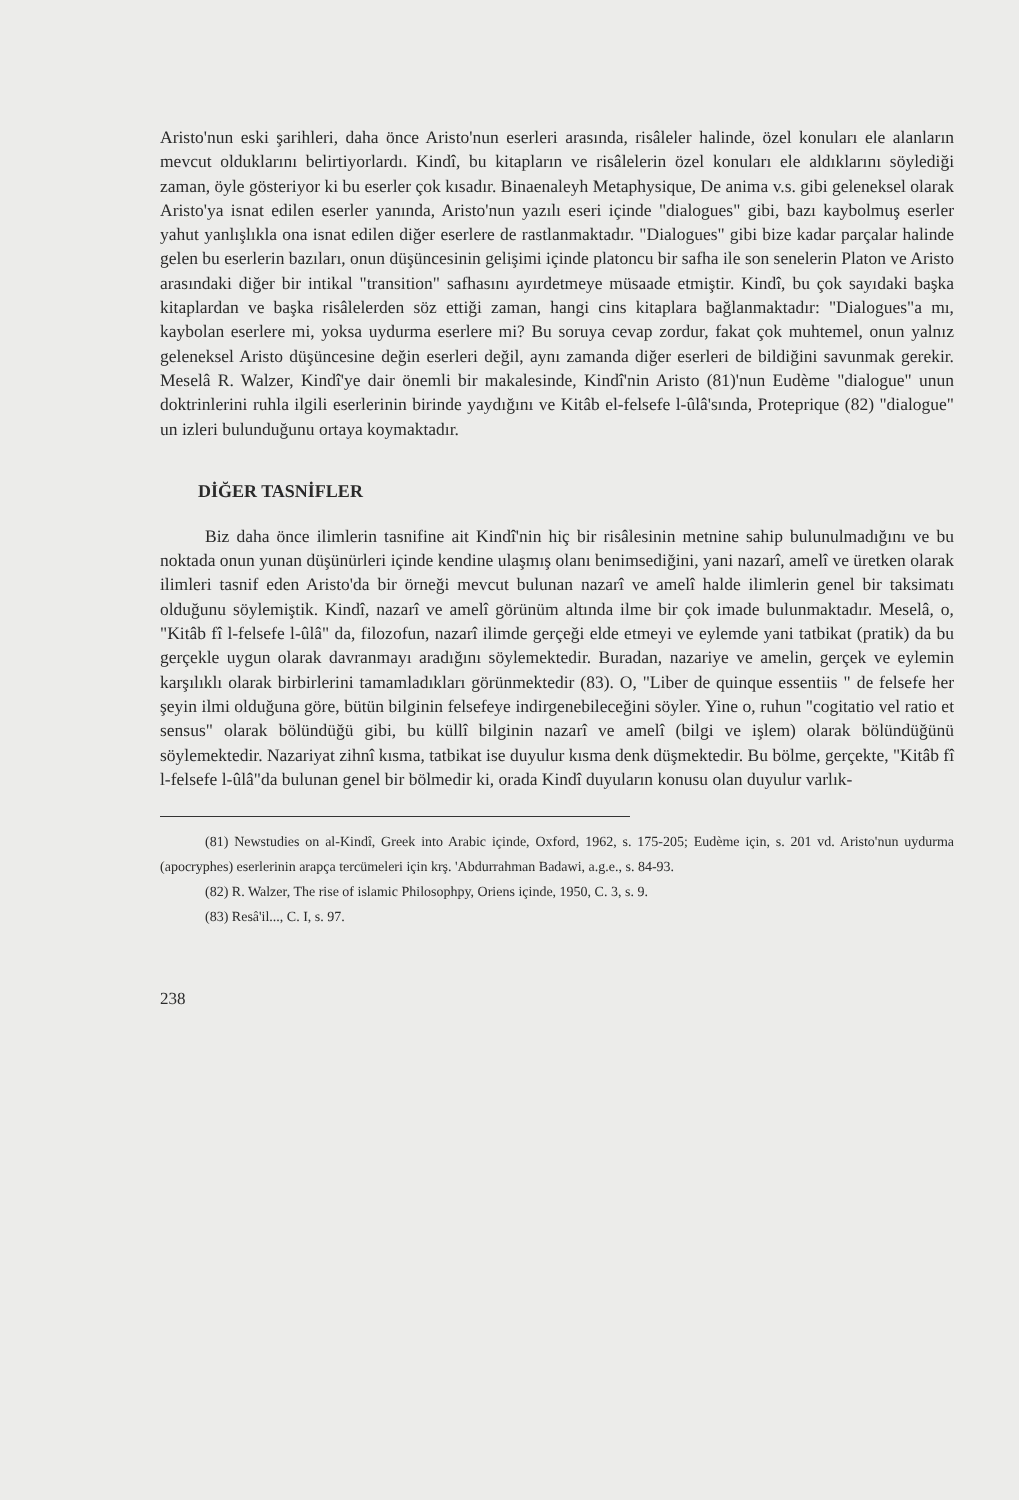Aristo'nun eski şarihleri, daha önce Aristo'nun eserleri arasında, risâleler halinde, özel konuları ele alanların mevcut olduklarını belirtiyorlardı. Kindî, bu kitapların ve risâlelerin özel konuları ele aldıklarını söylediği zaman, öyle gösteriyor ki bu eserler çok kısadır. Binaenaleyh Metaphysique, De anima v.s. gibi geleneksel olarak Aristo'ya isnat edilen eserler yanında, Aristo'nun yazılı eseri içinde "dialogues" gibi, bazı kaybolmuş eserler yahut yanlışlıkla ona isnat edilen diğer eserlere de rastlanmaktadır. "Dialogues" gibi bize kadar parçalar halinde gelen bu eserlerin bazıları, onun düşüncesinin gelişimi içinde platoncu bir safha ile son senelerin Platon ve Aristo arasındaki diğer bir intikal "transition" safhasını ayırdetmeye müsaade etmiştir. Kindî, bu çok sayıdaki başka kitaplardan ve başka risâlelerden söz ettiği zaman, hangi cins kitaplara bağlanmaktadır: "Dialogues"a mı, kaybolan eserlere mi, yoksa uydurma eserlere mi? Bu soruya cevap zordur, fakat çok muhtemel, onun yalnız geleneksel Aristo düşüncesine değin eserleri değil, aynı zamanda diğer eserleri de bildiğini savunmak gerekir. Meselâ R. Walzer, Kindî'ye dair önemli bir makalesinde, Kindî'nin Aristo (81)'nun Eudème "dialogue" unun doktrinlerini ruhla ilgili eserlerinin birinde yaydığını ve Kitâb el-felsefe l-ûlâ'sında, Proteprique (82) "dialogue" un izleri bulunduğunu ortaya koymaktadır.
DİĞER TASNİFLER
Biz daha önce ilimlerin tasnifine ait Kindî'nin hiç bir risâlesinin metnine sahip bulunulmadığını ve bu noktada onun yunan düşünürleri içinde kendine ulaşmış olanı benimsediğini, yani nazarî, amelî ve üretken olarak ilimleri tasnif eden Aristo'da bir örneği mevcut bulunan nazarî ve amelî halde ilimlerin genel bir taksimatı olduğunu söylemiştik. Kindî, nazarî ve amelî görünüm altında ilme bir çok imade bulunmaktadır. Meselâ, o, "Kitâb fî l-felsefe l-ûlâ" da, filozofun, nazarî ilimde gerçeği elde etmeyi ve eylemde yani tatbikat (pratik) da bu gerçekle uygun olarak davranmayı aradığını söylemektedir. Buradan, nazariye ve amelin, gerçek ve eylemin karşılıklı olarak birbirlerini tamamladıkları görünmektedir (83). O, "Liber de quinque essentiis " de felsefe her şeyin ilmi olduğuna göre, bütün bilginin felsefeye indirgenebileceğini söyler. Yine o, ruhun "cogitatio vel ratio et sensus" olarak bölündüğü gibi, bu küllî bilginin nazarî ve amelî (bilgi ve işlem) olarak bölündüğünü söylemektedir. Nazariyat zihnî kısma, tatbikat ise duyulur kısma denk düşmektedir. Bu bölme, gerçekte, "Kitâb fî l-felsefe l-ûlâ"da bulunan genel bir bölmedir ki, orada Kindî duyuların konusu olan duyulur varlık-
(81) Newstudies on al-Kindî, Greek into Arabic içinde, Oxford, 1962, s. 175-205; Eudème için, s. 201 vd. Aristo'nun uydurma (apocryphes) eserlerinin arapça tercümeleri için krş. 'Abdurrahman Badawi, a.g.e., s. 84-93.
(82) R. Walzer, The rise of islamic Philosophpy, Oriens içinde, 1950, C. 3, s. 9.
(83) Resâ'il..., C. I, s. 97.
238